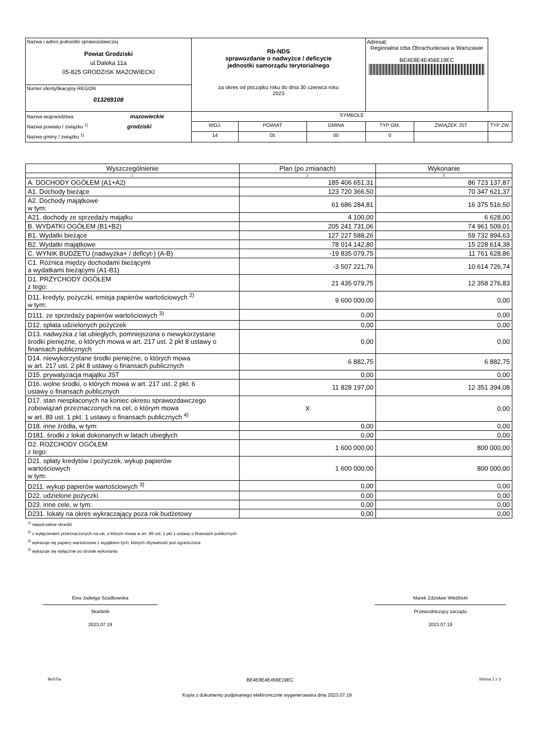| Nazwa i adres jednostki sprawozdawczej Powiat Grodziski ul.Daleka 11a 05-825 GRODZISK MAZOWIECKI | Rb-NDS sprawozdanie o nadwyżce / deficycie jednostki samorządu terytorialnego za okres od początku roku do dnia 30 czerwca roku 2023 | | | | Adresat: Regionalna Izba Obrachunkowa w Warszawie BE4E8E4E456E19EC | | |
| Numer identyfikacyjny REGON 013269108 | | | | | | | |
| Nazwa województwa mazowieckie Nazwa powiatu / związku <sup>1)</sup> grodziski Nazwa gminy / związku <sup>1)</sup> | | SYMBOLE | | | | | |
| | | WOJ. | POWIAT | GMINA | TYP GM. | ZWIĄZEK JST | TYP ZW. |
| | | 14 | 05 | 00 | 0 | | |
| Wyszczególnienie | Plan (po zmianach) | Wykonanie |
| --- | --- | --- |
| 1 | 2 | 3 |
| A. DOCHODY OGÓŁEM (A1+A2) | 185 406 651,31 | 86 723 137,87 |
| A1. Dochody bieżące | 123 720 366,50 | 70 347 621,37 |
| A2. Dochody majątkowe w tym: | 61 686 284,81 | 16 375 516,50 |
| A21. dochody ze sprzedaży majątku | 4 100,00 | 6 628,00 |
| B. WYDATKI OGÓŁEM (B1+B2) | 205 241 731,06 | 74 961 509,01 |
| B1. Wydatki bieżące | 127 227 588,26 | 59 732 894,63 |
| B2. Wydatki majątkowe | 78 014 142,80 | 15 228 614,38 |
| C. WYNIK BUDŻETU (nadwyżka+ / deficyt-) (A-B) | -19 835 079,75 | 11 761 628,86 |
| C1. Różnica między dochodami bieżącymi a wydatkami bieżącymi (A1-B1) | -3 507 221,76 | 10 614 726,74 |
| D1. PRZYCHODY OGÓŁEM z tego: | 21 435 079,75 | 12 358 276,83 |
| D11. kredyty, pożyczki, emisja papierów wartościowych <sup>2)</sup> w tym: | 9 600 000,00 | 0,00 |
| D111. ze sprzedaży papierów wartościowych <sup>3)</sup> | 0,00 | 0,00 |
| D12. spłata udzielonych pożyczek | 0,00 | 0,00 |
| D13. nadwyżka z lat ubiegłych, pomniejszona o niewykorzystane środki pieniężne, o których mowa w art. 217 ust. 2 pkt 8 ustawy o finansach publicznych | 0,00 | 0,00 |
| D14. niewykorzystane środki pieniężne, o których mowa w art. 217 ust. 2 pkt 8 ustawy o finansach publicznych | 6 882,75 | 6 882,75 |
| D15. prywatyzacja majątku JST | 0,00 | 0,00 |
| D16. wolne środki, o których mowa w art. 217 ust. 2 pkt. 6 ustawy o finansach publicznych | 11 828 197,00 | 12 351 394,08 |
| D17. stan niespłaconych na koniec okresu sprawozdawczego zobowiązań przeznaczonych na cel, o którym mowa w art. 89 ust. 1 pkt. 1 ustawy o finansach publicznych <sup>4)</sup> | X | 0,00 |
| D18. inne źródła, w tym: | 0,00 | 0,00 |
| D181. środki z lokat dokonanych w latach ubiegłych | 0,00 | 0,00 |
| D2. ROZCHODY OGÓŁEM z tego: | 1 600 000,00 | 800 000,00 |
| D21. spłaty kredytów i pożyczek, wykup papierów wartościowych w tym: | 1 600 000,00 | 800 000,00 |
| D211. wykup papierów wartościowych <sup>3)</sup> | 0,00 | 0,00 |
| D22. udzielone pożyczki | 0,00 | 0,00 |
| D23. inne cele, w tym: | 0,00 | 0,00 |
| D231. lokaty na okres wykraczający poza rok budżetowy | 0,00 | 0,00 |
<sup>1)</sup> niepotrzebne skreślić
<sup>2)</sup> z wyłączeniem przeznaczonych na cel, o którym mowa w art. 89 ust. 1 pkt 1 ustawy o finansach publicznych
<sup>3)</sup> wykazuje się papiery wartościowe z wyjątkiem tych, których zbywalność jest ograniczona
<sup>4)</sup> wykazuje się wyłącznie po stronie wykonania
Ewa Jadwiga Szadkowska
Skarbnik
2023.07.19
Marek Zdzisław Wieżbicki
Przewodniczący zarządu
2023.07.19
BeSTia BE4E8E4E456E19EC Strona 1 z 3
Kopia z dokumentu podpisanego elektronicznie wygenerowana dnia 2023.07.19